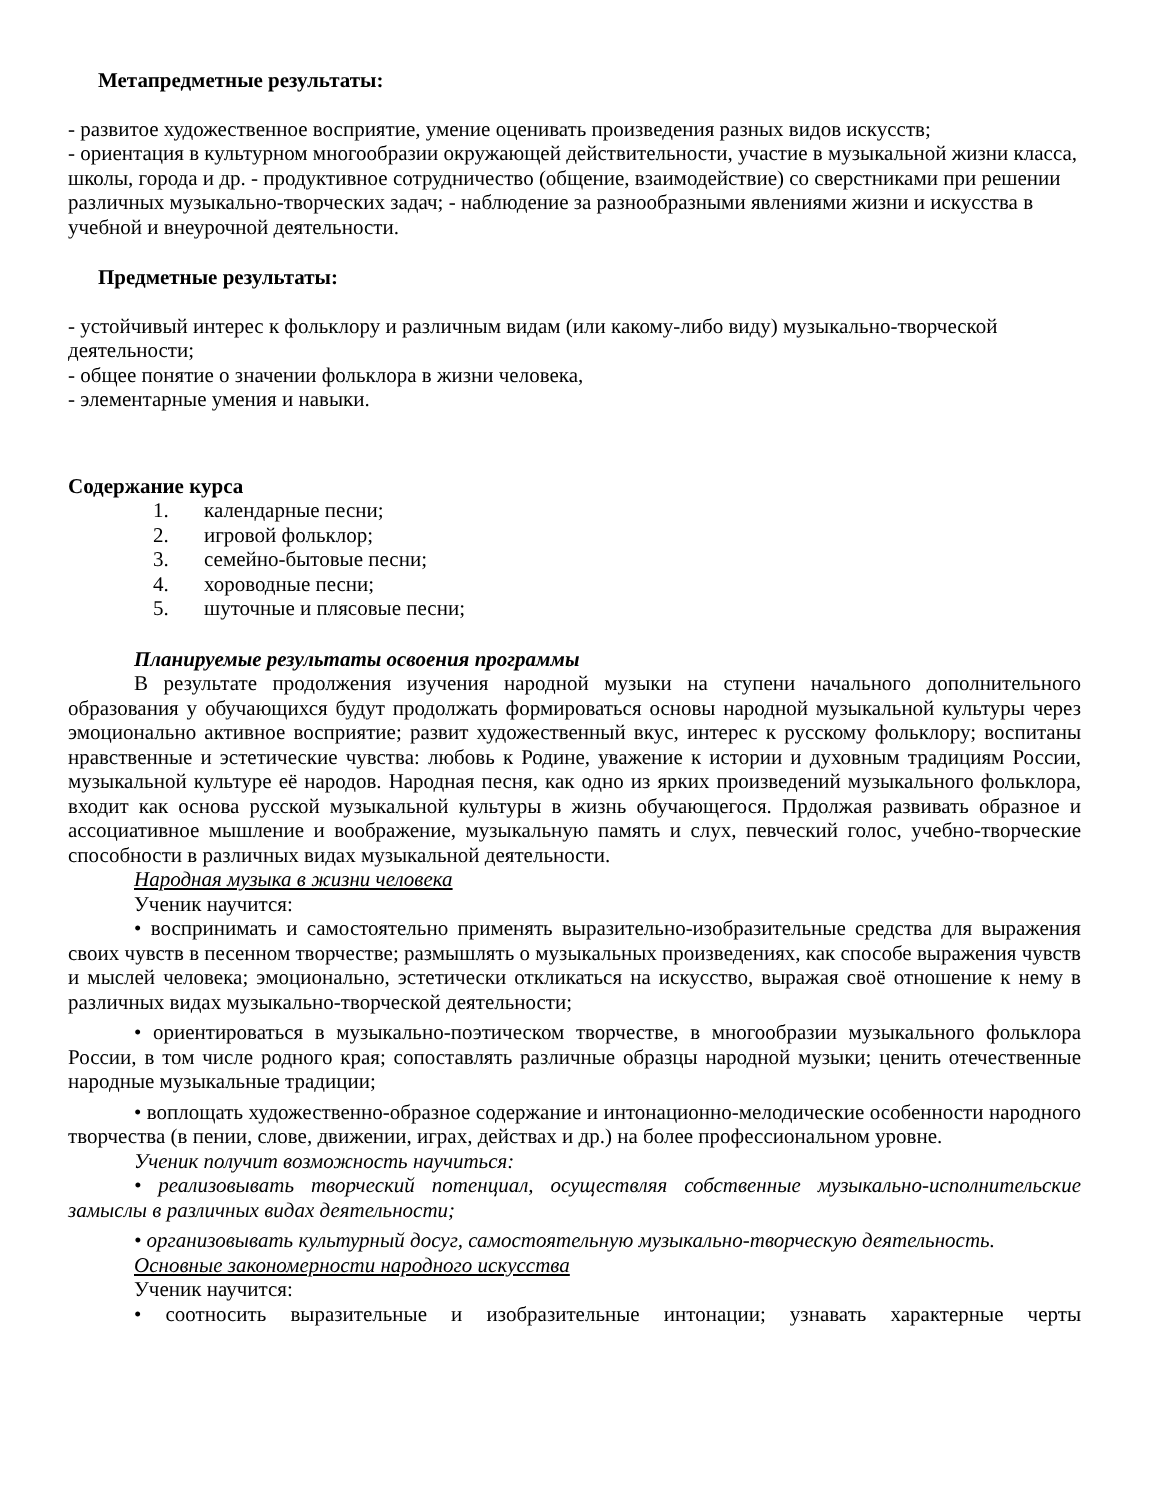Метапредметные результаты:
- развитое художественное восприятие, умение оценивать произведения разных видов искусств;
- ориентация в культурном многообразии окружающей действительности, участие в музыкальной жизни класса, школы, города и др. - продуктивное сотрудничество (общение, взаимодействие) со сверстниками при решении различных музыкально-творческих задач; - наблюдение за разнообразными явлениями жизни и искусства в учебной и внеурочной деятельности.
Предметные результаты:
- устойчивый интерес к фольклору и различным видам (или какому-либо виду) музыкально-творческой деятельности;
- общее понятие о значении фольклора в жизни человека,
- элементарные умения и навыки.
Содержание курса
1. календарные песни;
2. игровой фольклор;
3. семейно-бытовые песни;
4. хороводные песни;
5. шуточные и плясовые песни;
Планируемые результаты освоения программы
В результате продолжения изучения народной музыки на ступени начального дополнительного образования у обучающихся будут продолжать формироваться основы народной музыкальной культуры через эмоционально активное восприятие; развит художественный вкус, интерес к русскому фольклору; воспитаны нравственные и эстетические чувства: любовь к Родине, уважение к истории и духовным традициям России, музыкальной культуре её народов. Народная песня, как одно из ярких произведений музыкального фольклора, входит как основа русской музыкальной культуры в жизнь обучающегося. Прдолжая развивать образное и ассоциативное мышление и воображение, музыкальную память и слух, певческий голос, учебно-творческие способности в различных видах музыкальной деятельности.
Народная музыка в жизни человека
Ученик научится:
• воспринимать и самостоятельно применять выразительно-изобразительные средства для выражения своих чувств в песенном творчестве; размышлять о музыкальных произведениях, как способе выражения чувств и мыслей человека; эмоционально, эстетически откликаться на искусство, выражая своё отношение к нему в различных видах музыкально-творческой деятельности;
• ориентироваться в музыкально-поэтическом творчестве, в многообразии музыкального фольклора России, в том числе родного края; сопоставлять различные образцы народной музыки; ценить отечественные народные музыкальные традиции;
• воплощать художественно-образное содержание и интонационно-мелодические особенности народного творчества (в пении, слове, движении, играх, действах и др.) на более профессиональном уровне.
Ученик получит возможность научиться:
• реализовывать творческий потенциал, осуществляя собственные музыкально-исполнительские замыслы в различных видах деятельности;
• организовывать культурный досуг, самостоятельную музыкально-творческую деятельность.
Основные закономерности народного искусства
Ученик научится:
• соотносить выразительные и изобразительные интонации; узнавать характерные черты